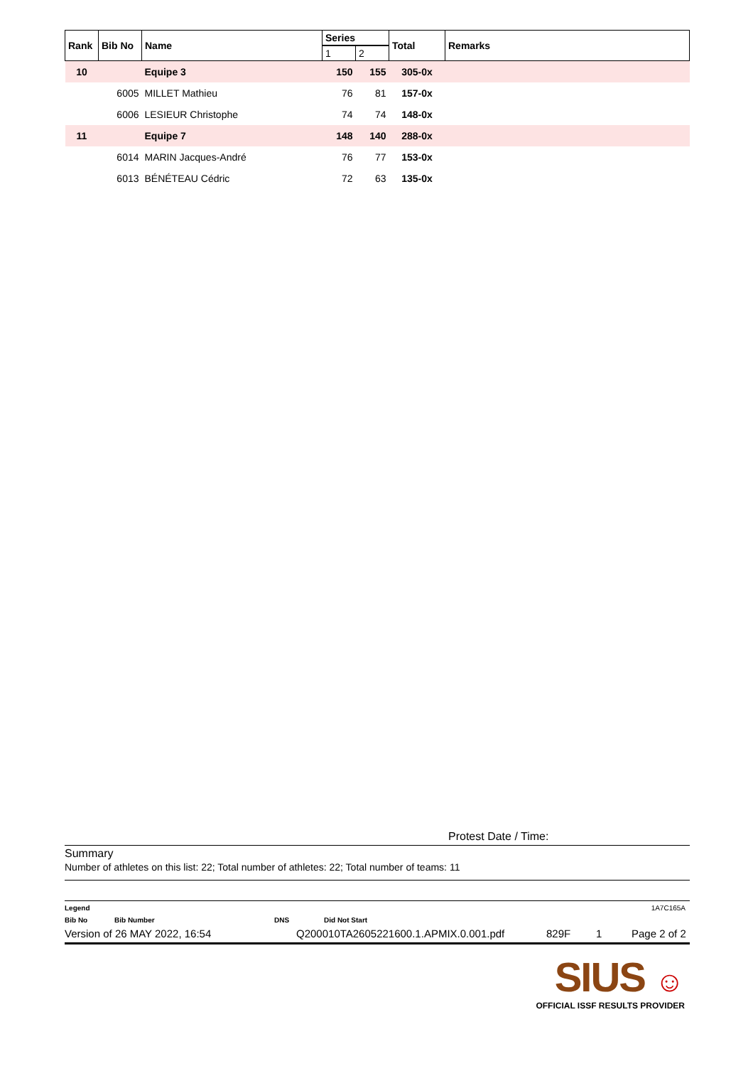| Rank | Bib No | Name | Series | | Total | Remarks |
| --- | --- | --- | --- | --- | --- | --- |
| | | | 1 | 2 | | |
| 10 | | Equipe 3 | 150 | 155 | 305-0x | |
| | 6005 | MILLET Mathieu | 76 | 81 | 157-0x | |
| | 6006 | LESIEUR Christophe | 74 | 74 | 148-0x | |
| 11 | | Equipe 7 | 148 | 140 | 288-0x | |
| | 6014 | MARIN Jacques-André | 76 | 77 | 153-0x | |
| | 6013 | BÉNÉTEAU Cédric | 72 | 63 | 135-0x | |
Protest Date / Time:
Summary
Number of athletes on this list: 22; Total number of athletes: 22; Total number of teams: 11
Legend 1A7C165A
Bib No Bib Number DNS Did Not Start
Version of 26 MAY 2022, 16:54 Q200010TA2605221600.1.APMIX.0.001.pdf 829F 1 Page 2 of 2
SIUS ☺
OFFICIAL ISSF RESULTS PROVIDER